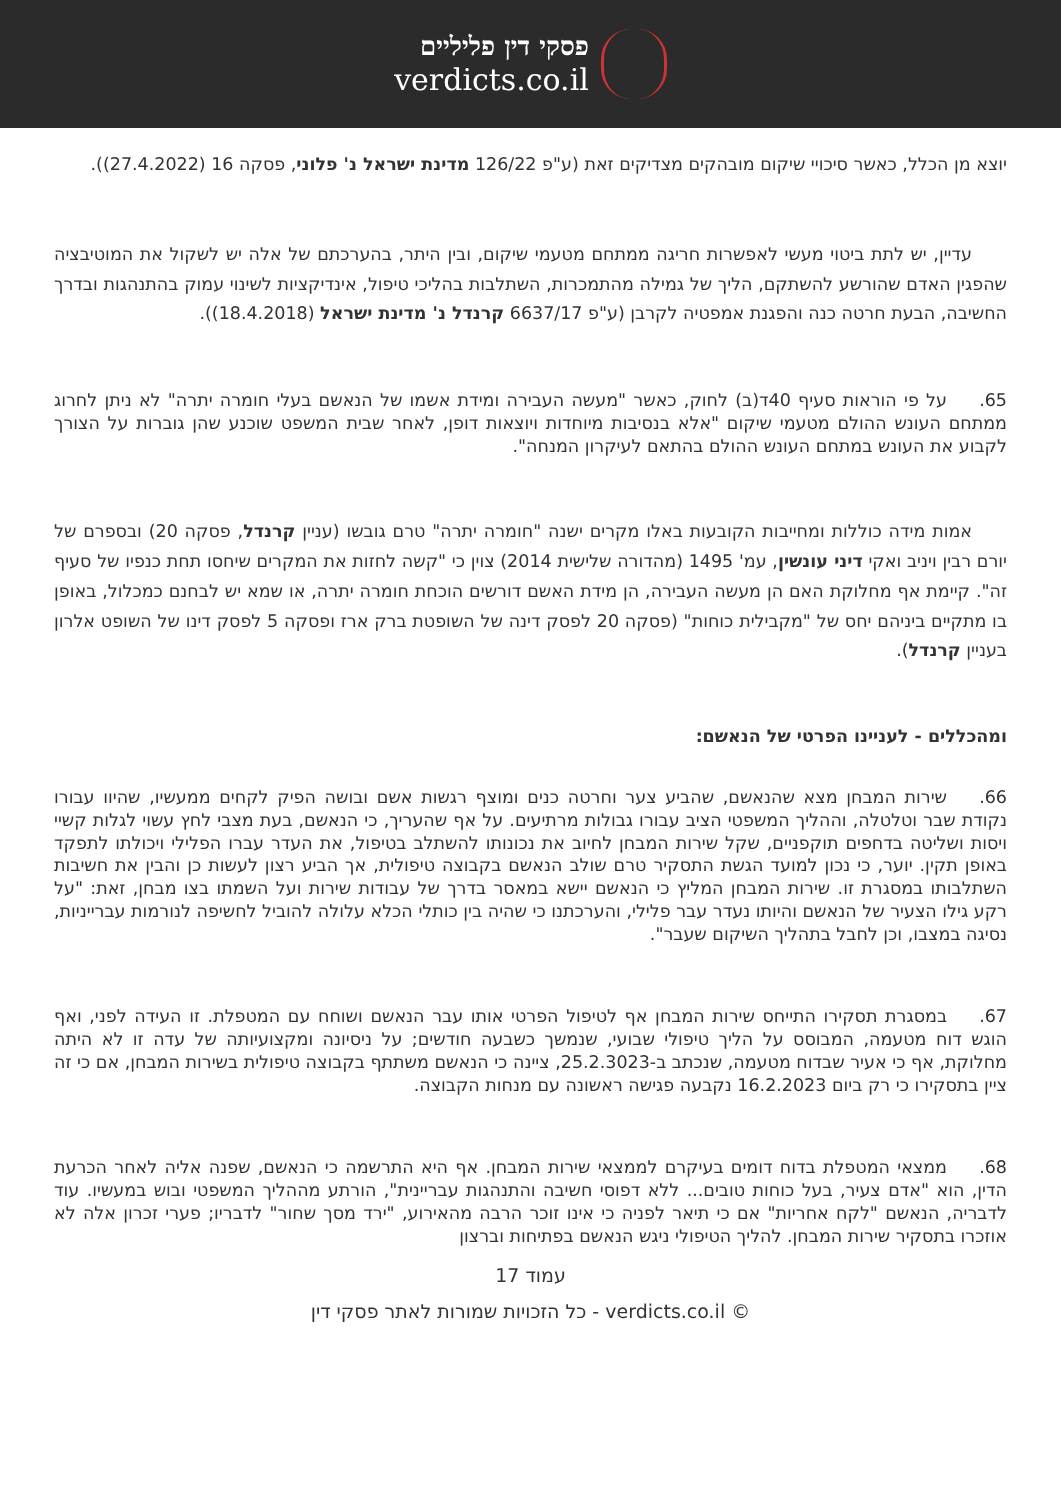פסקי דין פליליים
verdicts.co.il
יוצא מן הכלל, כאשר סיכויי שיקום מובהקים מצדיקים זאת (ע"פ 126/22 מדינת ישראל נ' פלוני, פסקה 16 (27.4.2022)).
  עדיין, יש לתת ביטוי מעשי לאפשרות חריגה ממתחם מטעמי שיקום, ובין היתר, בהערכתם של אלה יש לשקול את המוטיבציה שהפגין האדם שהורשע להשתקם, הליך של גמילה מהתמכרות, השתלבות בהליכי טיפול, אינדיקציות לשינוי עמוק בהתנהגות ובדרך החשיבה, הבעת חרטה כנה והפגנת אמפטיה לקרבן (ע"פ 6637/17 קרנדל נ' מדינת ישראל (18.4.2018)).
65. על פי הוראות סעיף 40ד(ב) לחוק, כאשר "מעשה העבירה ומידת אשמו של הנאשם בעלי חומרה יתרה" לא ניתן לחרוג ממתחם העונש ההולם מטעמי שיקום "אלא בנסיבות מיוחדות ויוצאות דופן, לאחר שבית המשפט שוכנע שהן גוברות על הצורך לקבוע את העונש במתחם העונש ההולם בהתאם לעיקרון המנחה".
  אמות מידה כוללות ומחייבות הקובעות באלו מקרים ישנה "חומרה יתרה" טרם גובשו (עניין קרנדל, פסקה 20) ובספרם של יורם רבין ויניב ואקי דיני עונשין, עמ' 1495 (מהדורה שלישית 2014) צוין כי "קשה לחזות את המקרים שיחסו תחת כנפיו של סעיף זה". קיימת אף מחלוקת האם הן מעשה העבירה, הן מידת האשם דורשים הוכחת חומרה יתרה, או שמא יש לבחנם כמכלול, באופן בו מתקיים ביניהם יחס של "מקבילית כוחות" (פסקה 20 לפסק דינה של השופטת ברק ארז ופסקה 5 לפסק דינו של השופט אלרון בעניין קרנדל).
ומהכללים - לעניינו הפרטי של הנאשם:
66. שירות המבחן מצא שהנאשם, שהביע צער וחרטה כנים ומוצף רגשות אשם ובושה הפיק לקחים ממעשיו, שהיוו עבורו נקודת שבר וטלטלה, וההליך המשפטי הציב עבורו גבולות מרתיעים. על אף שהעריך, כי הנאשם, בעת מצבי לחץ עשוי לגלות קשיי ויסות ושליטה בדחפים תוקפניים, שקל שירות המבחן לחיוב את נכונותו להשתלב בטיפול, את העדר עברו הפלילי ויכולתו לתפקד באופן תקין. יוער, כי נכון למועד הגשת התסקיר טרם שולב הנאשם בקבוצה טיפולית, אך הביע רצון לעשות כן והבין את חשיבות השתלבותו במסגרת זו. שירות המבחן המליץ כי הנאשם יישא במאסר בדרך של עבודות שירות ועל השמתו בצו מבחן, זאת: "על רקע גילו הצעיר של הנאשם והיותו נעדר עבר פלילי, והערכתנו כי שהיה בין כותלי הכלא עלולה להוביל לחשיפה לנורמות עברייניות, נסיגה במצבו, וכן לחבל בתהליך השיקום שעבר".
67. במסגרת תסקירו התייחס שירות המבחן אף לטיפול הפרטי אותו עבר הנאשם ושוחח עם המטפלת. זו העידה לפני, ואף הוגש דוח מטעמה, המבוסס על הליך טיפולי שבועי, שנמשך כשבעה חודשים; על ניסיונה ומקצועיותה של עדה זו לא היתה מחלוקת, אף כי אעיר שבדוח מטעמה, שנכתב ב-25.2.3023, ציינה כי הנאשם משתתף בקבוצה טיפולית בשירות המבחן, אם כי זה ציין בתסקירו כי רק ביום 16.2.2023 נקבעה פגישה ראשונה עם מנחות הקבוצה.
68. ממצאי המטפלת בדוח דומים בעיקרם לממצאי שירות המבחן. אף היא התרשמה כי הנאשם, שפנה אליה לאחר הכרעת הדין, הוא "אדם צעיר, בעל כוחות טובים... ללא דפוסי חשיבה והתנהגות עבריינית", הורתע מההליך המשפטי ובוש במעשיו. עוד לדבריה, הנאשם "לקח אחריות" אם כי תיאר לפניה כי אינו זוכר הרבה מהאירוע, "ירד מסך שחור" לדבריו; פערי זכרון אלה לא אוזכרו בתסקיר שירות המבחן. להליך הטיפולי ניגש הנאשם בפתיחות וברצון
עמוד 17
כל הזכויות שמורות לאתר פסקי דין - verdicts.co.il ©